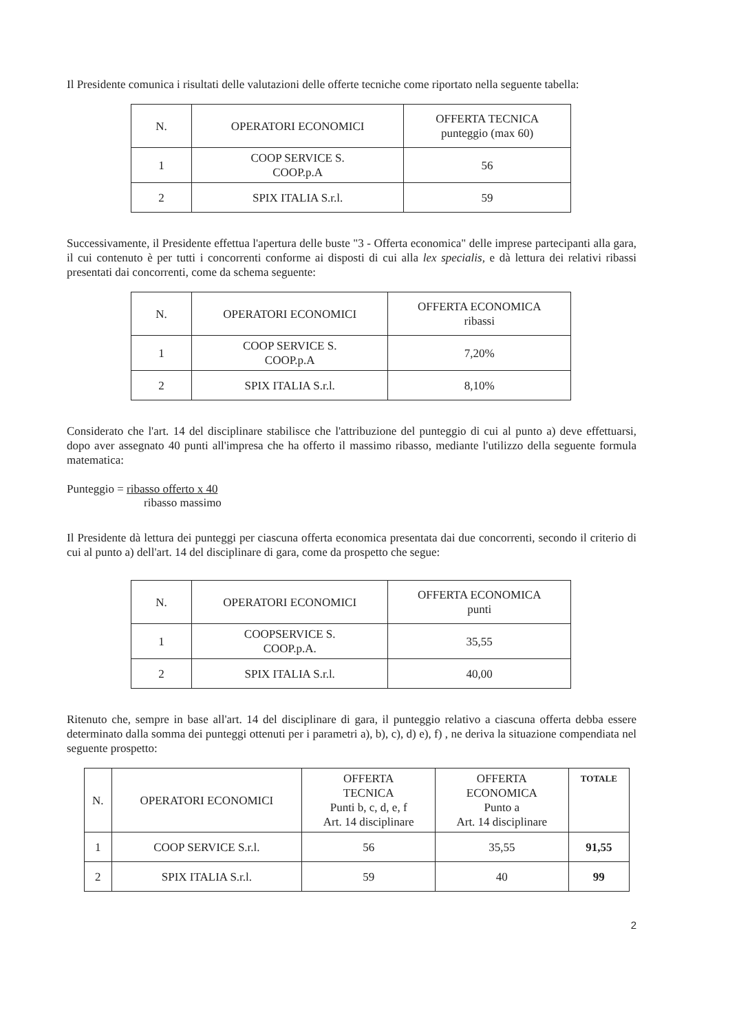Il Presidente comunica i risultati delle valutazioni delle offerte tecniche come riportato nella seguente tabella:
| N. | OPERATORI ECONOMICI | OFFERTA TECNICA punteggio (max 60) |
| --- | --- | --- |
| 1 | COOP SERVICE S. COOP.p.A | 56 |
| 2 | SPIX ITALIA S.r.l. | 59 |
Successivamente, il Presidente effettua l'apertura delle buste "3 - Offerta economica" delle imprese partecipanti alla gara, il cui contenuto è per tutti i concorrenti conforme ai disposti di cui alla lex specialis, e dà lettura dei relativi ribassi presentati dai concorrenti, come da schema seguente:
| N. | OPERATORI ECONOMICI | OFFERTA ECONOMICA ribassi |
| --- | --- | --- |
| 1 | COOP SERVICE S. COOP.p.A | 7,20% |
| 2 | SPIX ITALIA S.r.l. | 8,10% |
Considerato che l'art. 14 del disciplinare stabilisce che l'attribuzione del punteggio di cui al punto a) deve effettuarsi, dopo aver assegnato 40 punti all'impresa che ha offerto il massimo ribasso, mediante l'utilizzo della seguente formula matematica:
Punteggio = ribasso offerto x 40
ribasso massimo
Il Presidente dà lettura dei punteggi per ciascuna offerta economica presentata dai due concorrenti, secondo il criterio di cui al punto a) dell'art. 14 del disciplinare di gara, come da prospetto che segue:
| N. | OPERATORI ECONOMICI | OFFERTA ECONOMICA punti |
| --- | --- | --- |
| 1 | COOPSERVICE S. COOP.p.A. | 35,55 |
| 2 | SPIX ITALIA S.r.l. | 40,00 |
Ritenuto che, sempre in base all'art. 14 del disciplinare di gara, il punteggio relativo a ciascuna offerta debba essere determinato dalla somma dei punteggi ottenuti per i parametri a), b), c), d) e), f) , ne deriva la situazione compendiata nel seguente prospetto:
| N. | OPERATORI ECONOMICI | OFFERTA TECNICA Punti b, c, d, e, f Art. 14 disciplinare | OFFERTA ECONOMICA Punto a Art. 14 disciplinare | TOTALE |
| --- | --- | --- | --- | --- |
| 1 | COOP SERVICE S.r.l. | 56 | 35,55 | 91,55 |
| 2 | SPIX ITALIA S.r.l. | 59 | 40 | 99 |
2